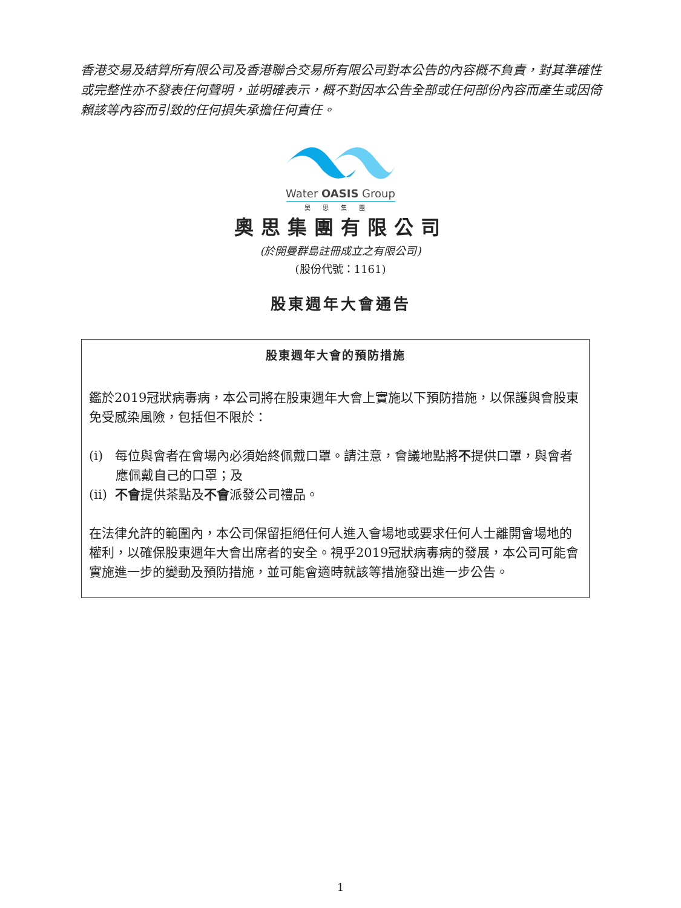香港交易及結算所有限公司及香港聯合交易所有限公司對本公告的內容概不負責，對其準確性或完整性亦不發表任何聲明，並明確表示，概不對因本公告全部或任何部份內容而產生或因倚賴該等內容而引致的任何損失承擔任何責任。
Water OASIS Group
奧思集團
奧思集團有限公司
(於開曼群島註冊成立之有限公司)
(股份代號：1161)
股東週年大會通告
股東週年大會的預防措施
鑑於2019冠狀病毒病，本公司將在股東週年大會上實施以下預防措施，以保護與會股東免受感染風險，包括但不限於：
(i) 每位與會者在會場內必須始終佩戴口罩。請注意，會議地點將不提供口罩，與會者應佩戴自己的口罩；及
(ii) 不會提供茶點及不會派發公司禮品。
在法律允許的範圍內，本公司保留拒絕任何人進入會場地或要求任何人士離開會場地的權利，以確保股東週年大會出席者的安全。視乎2019冠狀病毒病的發展，本公司可能會實施進一步的變動及預防措施，並可能會適時就該等措施發出進一步公告。
1